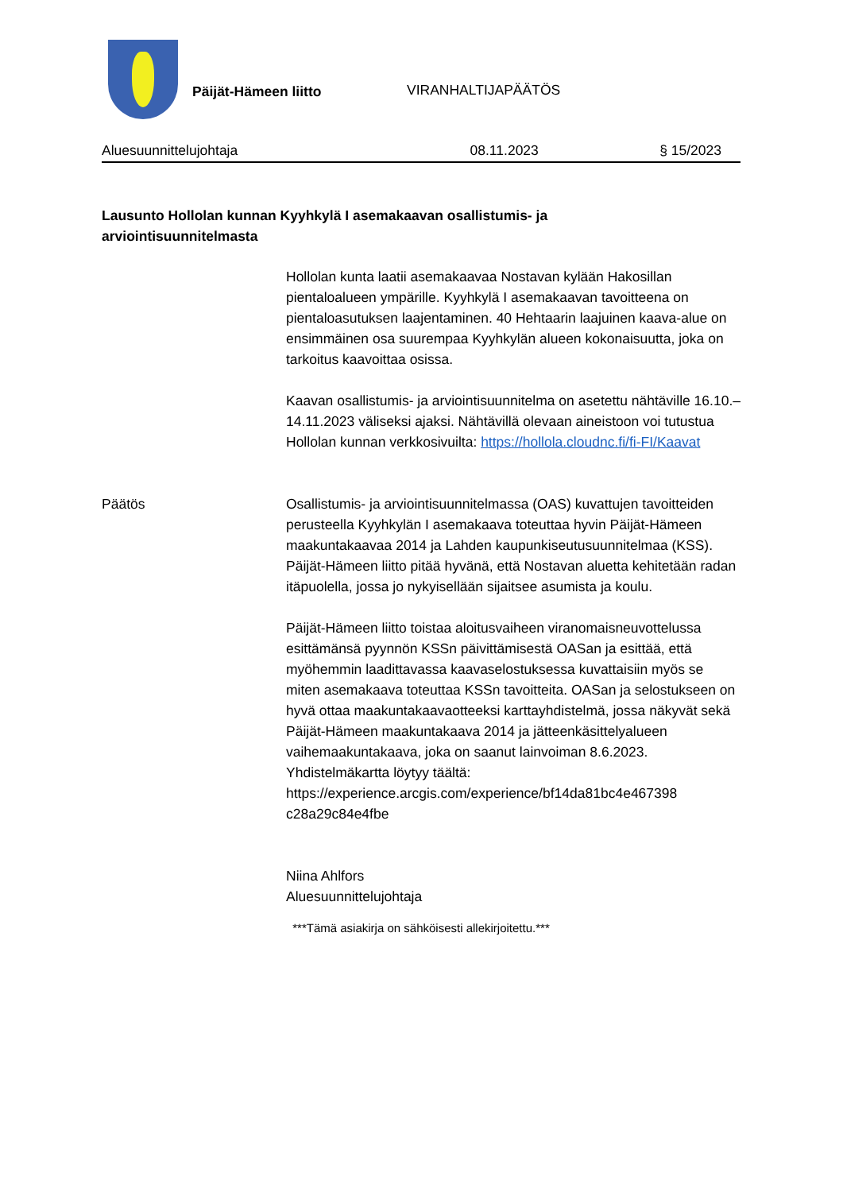Päijät-Hämeen liitto
VIRANHALTIJAPÄÄTÖS
Aluesuunnittelujohtaja 08.11.2023 § 15/2023
Lausunto Hollolan kunnan Kyyhkylä I asemakaavan osallistumis- ja arviointisuunnitelmasta
Hollolan kunta laatii asemakaavaa Nostavan kylään Hakosillan pientaloalueen ympärille. Kyyhkylä I asemakaavan tavoitteena on pientaloasutuksen laajentaminen. 40 Hehtaarin laajuinen kaava-alue on ensimmäinen osa suurempaa Kyyhkylän alueen kokonaisuutta, joka on tarkoitus kaavoittaa osissa.
Kaavan osallistumis- ja arviointisuunnitelma on asetettu nähtäville 16.10.–14.11.2023 väliseksi ajaksi. Nähtävillä olevaan aineistoon voi tutustua Hollolan kunnan verkkosivuilta: https://hollola.cloudnc.fi/fi-FI/Kaavat
Päätös Osallistumis- ja arviointisuunnitelmassa (OAS) kuvattujen tavoitteiden perusteella Kyyhkylän I asemakaava toteuttaa hyvin Päijät-Hämeen maakuntakaavaa 2014 ja Lahden kaupunkiseutusuunnitelmaa (KSS). Päijät-Hämeen liitto pitää hyvänä, että Nostavan aluetta kehitetään radan itäpuolella, jossa jo nykyisellään sijaitsee asumista ja koulu.
Päijät-Hämeen liitto toistaa aloitusvaiheen viranomaisneuvottelussa esittämänsä pyynnön KSSn päivittämisestä OASan ja esittää, että myöhemmin laadittavassa kaavaselostuksessa kuvattaisiin myös se miten asemakaava toteuttaa KSSn tavoitteita. OASan ja selostukseen on hyvä ottaa maakuntakaavaotteeksi karttayhdistelmä, jossa näkyvät sekä Päijät-Hämeen maakuntakaava 2014 ja jätteenkäsittelyalueen vaihemaakuntakaava, joka on saanut lainvoiman 8.6.2023. Yhdistelmäkartta löytyy täältä: https://experience.arcgis.com/experience/bf14da81bc4e467398 c28a29c84e4fbe
Niina Ahlfors
Aluesuunnittelujohtaja
***Tämä asiakirja on sähköisesti allekirjoitettu.***